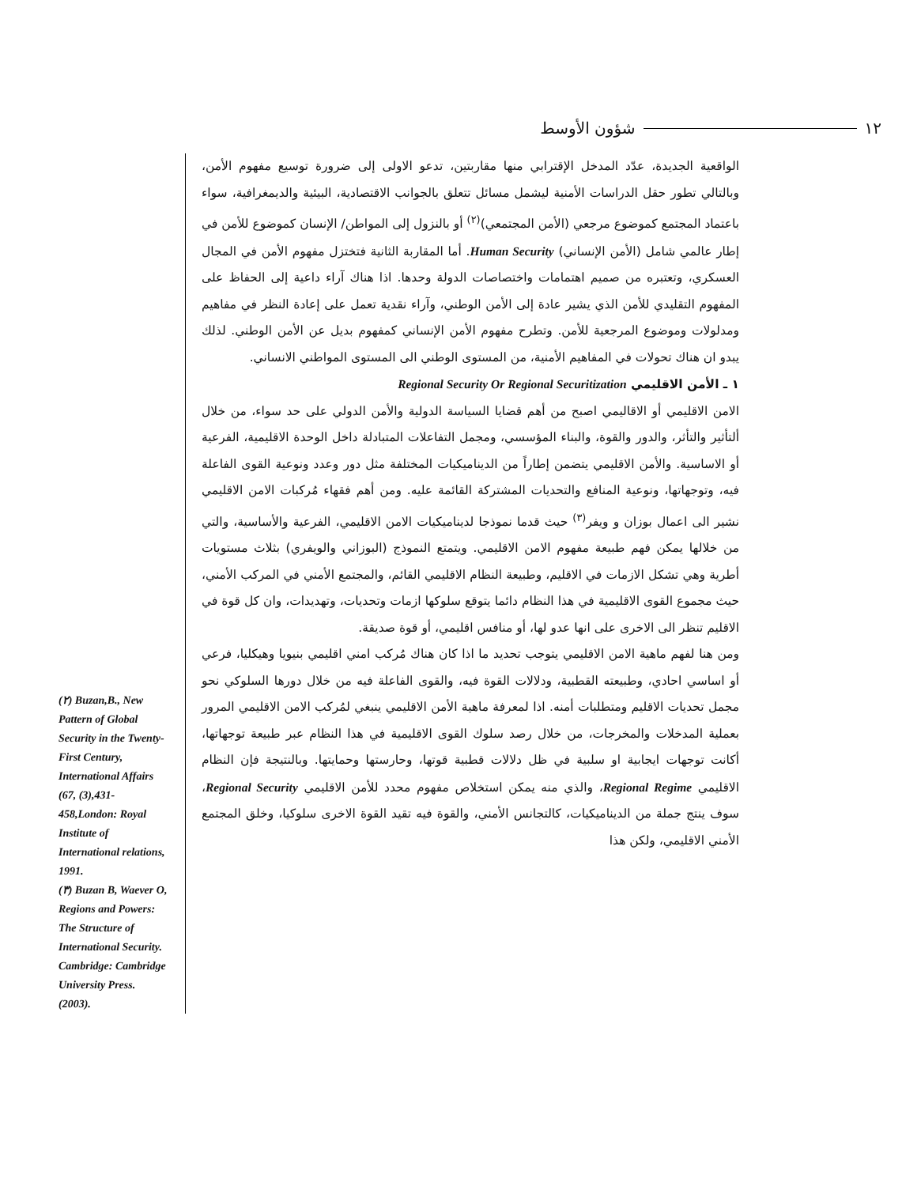شؤون الأوسط ١٢
الواقعية الجديدة، عدّد المدخل الإقترابي منها مقاربتين، تدعو الاولى إلى ضرورة توسيع مفهوم الأمن، وبالتالي تطور حقل الدراسات الأمنية ليشمل مسائل تتعلق بالجوانب الاقتصادية، البيئية والديمغرافية، سواء باعتماد المجتمع كموضوع مرجعي (الأمن المجتمعي)<sup>(٢)</sup> أو بالنزول إلى المواطن/ الإنسان كموضوع للأمن في إطار عالمي شامل (الأمن الإنساني) Human Security. أما المقاربة الثانية فتختزل مفهوم الأمن في المجال العسكري، وتعتبره من صميم اهتمامات واختصاصات الدولة وحدها. اذا هناك آراء داعية إلى الحفاظ على المفهوم التقليدي للأمن الذي يشير عادة إلى الأمن الوطني، وآراء نقدية تعمل على إعادة النظر في مفاهيم ومدلولات وموضوع المرجعية للأمن. وتطرح مفهوم الأمن الإنساني كمفهوم بديل عن الأمن الوطني. لذلك يبدو ان هناك تحولات في المفاهيم الأمنية، من المستوى الوطني الى المستوى المواطني الانساني.
١ ـ الأمن الاقليمي Regional Security Or Regional Securitization
الامن الاقليمي أو الاقاليمي اصبح من أهم قضايا السياسة الدولية والأمن الدولي على حد سواء، من خلال ألتأثير والتأثر، والدور والقوة، والبناء المؤسسي، ومجمل التفاعلات المتبادلة داخل الوحدة الاقليمية، الفرعية أو الاساسية. والأمن الاقليمي يتضمن إطاراً من الديناميكيات المختلفة مثل دور وعدد ونوعية القوى الفاعلة فيه، وتوجهاتها، ونوعية المنافع والتحديات المشتركة القائمة عليه. ومن أهم فقهاء مُركبات الامن الاقليمي نشير الى اعمال بوزان و ويفر<sup>(٣)</sup> حيث قدما نموذجا لديناميكيات الامن الاقليمي، الفرعية والأساسية، والتي من خلالها يمكن فهم طبيعة مفهوم الامن الاقليمي. ويتمتع النموذج (البوزاني والويفري) بثلاث مستويات أطرية وهي تشكل الازمات في الاقليم، وطبيعة النظام الاقليمي القائم، والمجتمع الأمني في المركب الأمني، حيث مجموع القوى الاقليمية في هذا النظام دائما يتوقع سلوكها ازمات وتحديات، وتهديدات، وان كل قوة في الاقليم تنظر الى الاخرى على انها عدو لها، أو منافس اقليمي، أو قوة صديقة.
ومن هنا لفهم ماهية الامن الاقليمي يتوجب تحديد ما اذا كان هناك مُركب امني اقليمي بنيويا وهيكليا، فرعي أو اساسي احادي، وطبيعته القطبية، ودلالات القوة فيه، والقوى الفاعلة فيه من خلال دورها السلوكي نحو مجمل تحديات الاقليم ومتطلبات أمنه. اذا لمعرفة ماهية الأمن الاقليمي ينبغي لمُركب الامن الاقليمي المرور بعملية المدخلات والمخرجات، من خلال رصد سلوك القوى الاقليمية في هذا النظام عبر طبيعة توجهاتها، أكانت توجهات ايجابية او سلبية في ظل دلالات قطبية قوتها، وحارستها وحمايتها. وبالنتيجة فإن النظام الاقليمي Regional Regime، والذي منه يمكن استخلاص مفهوم محدد للأمن الاقليمي Regional Security، سوف ينتج جملة من الديناميكيات، كالتجانس الأمني، والقوة فيه تقيد القوة الاخرى سلوكيا، وخلق المجتمع الأمني الاقليمي، ولكن هذا
(٢) Buzan,B., New Pattern of Global Security in the Twenty-First Century, International Affairs (67, (3),431-458,London: Royal Institute of International relations, 1991.
(٣) Buzan B, Waever O, Regions and Powers: The Structure of International Security. Cambridge: Cambridge University Press. (2003).